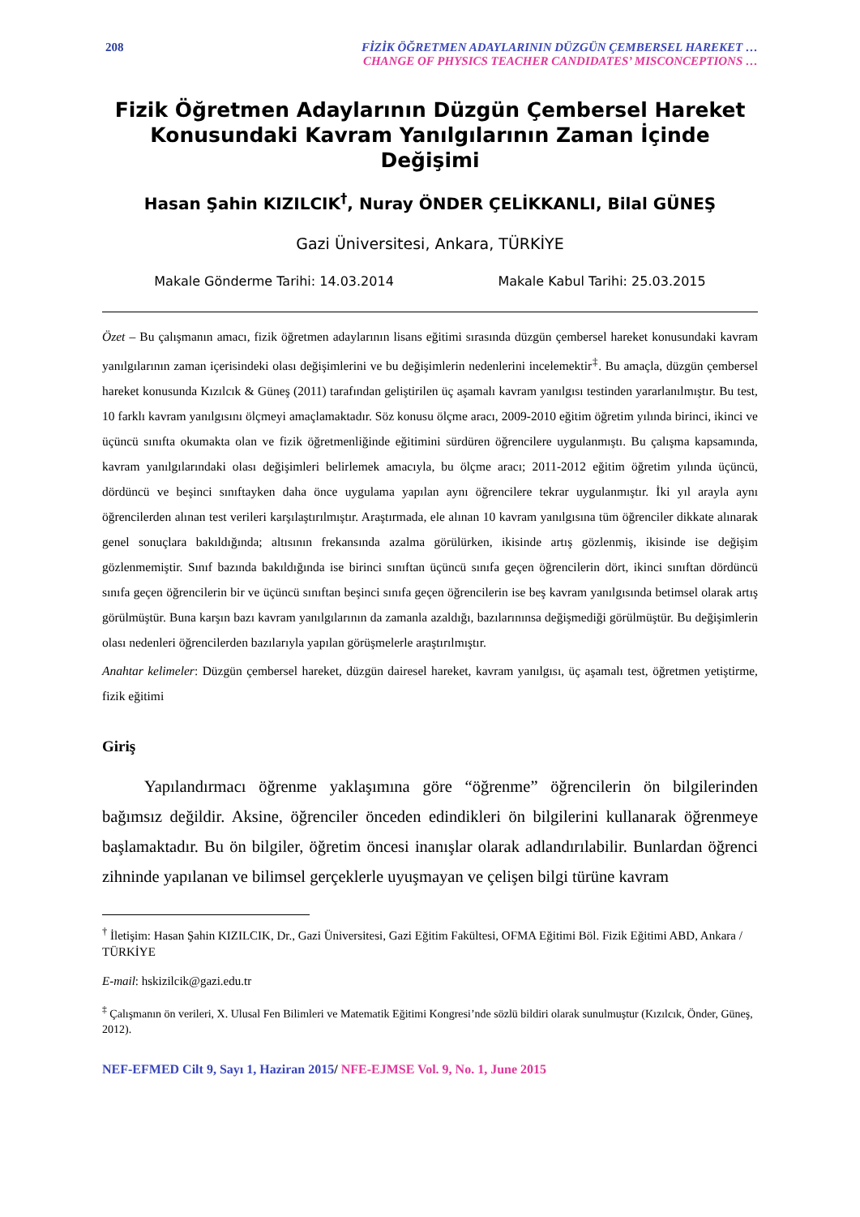208 FİZİK ÖĞRETMEN ADAYLARININ DÜZGÜN ÇEMBERSEL HAREKET …
CHANGE OF PHYSICS TEACHER CANDIDATES’ MISCONCEPTIONS …
Fizik Öğretmen Adaylarının Düzgün Çembersel Hareket Konusundaki Kavram Yanılgılarının Zaman İçinde Değişimi
Hasan Şahin KIZILCIK<sup>†</sup>, Nuray ÖNDER ÇELİKKANLI, Bilal GÜNEŞ
Gazi Üniversitesi, Ankara, TÜRKİYE
Makale Gönderme Tarihi: 14.03.2014 Makale Kabul Tarihi: 25.03.2015
Özet – Bu çalışmanın amacı, fizik öğretmen adaylarının lisans eğitimi sırasında düzgün çembersel hareket konusundaki kavram yanılgılarının zaman içerisindeki olası değişimlerini ve bu değişimlerin nedenlerini incelemektir<sup>‡</sup>. Bu amaçla, düzgün çembersel hareket konusunda Kızılcık & Güneş (2011) tarafından geliştirilen üç aşamalı kavram yanılgısı testinden yararlanılmıştır. Bu test, 10 farklı kavram yanılgısını ölçmeyi amaçlamaktadır. Söz konusu ölçme aracı, 2009-2010 eğitim öğretim yılında birinci, ikinci ve üçüncü sınıfta okumakta olan ve fizik öğretmenliğinde eğitimini sürdüren öğrencilere uygulanmıştı. Bu çalışma kapsamında, kavram yanılgılarındaki olası değişimleri belirlemek amacıyla, bu ölçme aracı; 2011-2012 eğitim öğretim yılında üçüncü, dördüncü ve beşinci sınıftayken daha önce uygulama yapılan aynı öğrencilere tekrar uygulanmıştır. İki yıl arayla aynı öğrencilerden alınan test verileri karşılaştırılmıştır. Araştırmada, ele alınan 10 kavram yanılgısına tüm öğrenciler dikkate alınarak genel sonuçlara bakıldığında; altısının frekansında azalma görülürken, ikisinde artış gözlenmiş, ikisinde ise değişim gözlenmemiştir. Sınıf bazında bakıldığında ise birinci sınıftan üçüncü sınıfa geçen öğrencilerin dört, ikinci sınıftan dördüncü sınıfa geçen öğrencilerin bir ve üçüncü sınıftan beşinci sınıfa geçen öğrencilerin ise beş kavram yanılgısında betimsel olarak artış görülmüştür. Buna karşın bazı kavram yanılgılarının da zamanla azaldığı, bazılarınınsa değişmediği görülmüştür. Bu değişimlerin olası nedenleri öğrencilerden bazılarıyla yapılan görüşmelerle araştırılmıştır.
Anahtar kelimeler: Düzgün çembersel hareket, düzgün dairesel hareket, kavram yanılgısı, üç aşamalı test, öğretmen yetiştirme, fizik eğitimi
Giriş
Yapılandırmacı öğrenme yaklaşımına göre “öğrenme” öğrencilerin ön bilgilerinden bağımsız değildir. Aksine, öğrenciler önceden edindikleri ön bilgilerini kullanarak öğrenmeye başlamaktadır. Bu ön bilgiler, öğretim öncesi inanışlar olarak adlandırılabilir. Bunlardan öğrenci zihninde yapılanan ve bilimsel gerçeklerle uyuşmayan ve çelişen bilgi türüne kavram
<sup>†</sup> İletişim: Hasan Şahin KIZILCIK, Dr., Gazi Üniversitesi, Gazi Eğitim Fakültesi, OFMA Eğitimi Böl. Fizik Eğitimi ABD, Ankara / TÜRKİYE
E-mail: hskizilcik@gazi.edu.tr
<sup>‡</sup> Çalışmanın ön verileri, X. Ulusal Fen Bilimleri ve Matematik Eğitimi Kongresi’nde sözlü bildiri olarak sunulmuştur (Kızılcık, Önder, Güneş, 2012).
NEF-EFMED Cilt 9, Sayı 1, Haziran 2015/ NFE-EJMSE Vol. 9, No. 1, June 2015